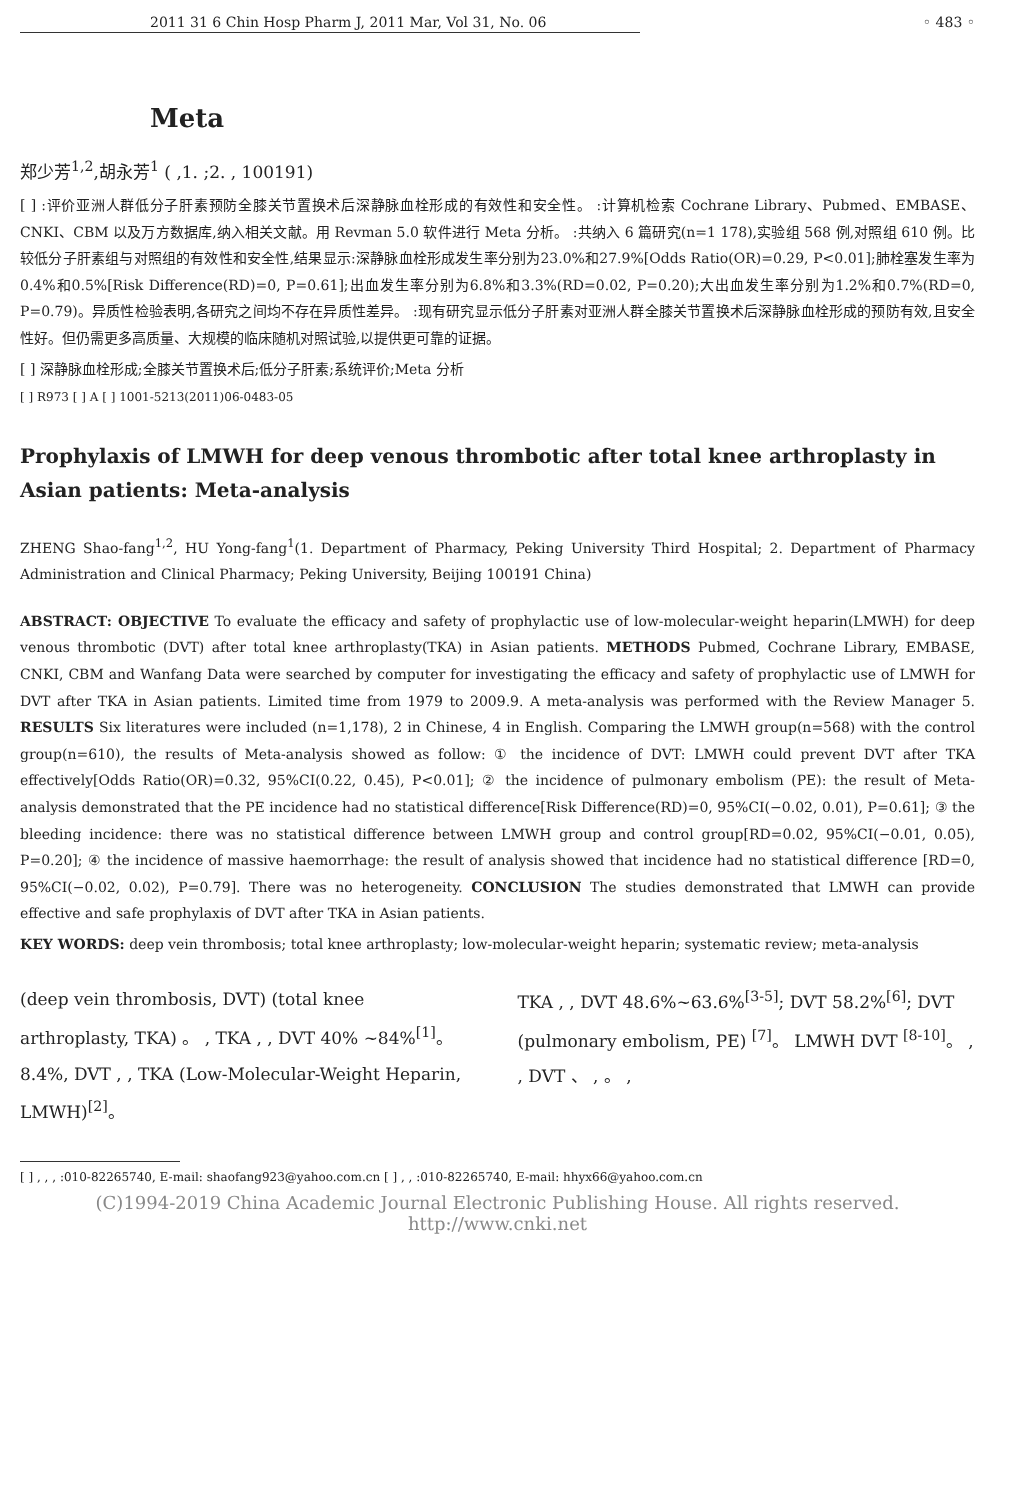2011 31 6 Chin Hosp Pharm J, 2011 Mar, Vol 31, No. 06 ◦ 483 ◦
Meta
郑少芳<sup>1,2</sup>,胡永芳<sup>1</sup> ( ,1. ;2. , 100191)
[ ] :评价亚洲人群低分子肝素预防全膝关节置换术后深静脉血栓形成的有效性和安全性。 :计算机检索 Cochrane Library、Pubmed、EMBASE、CNKI、CBM 以及万方数据库,纳入相关文献。用 Revman 5.0 软件进行 Meta 分析。 :共纳入 6 篇研究(n=1 178),实验组 568 例,对照组 610 例。比较低分子肝素组与对照组的有效性和安全性,结果显示:深静脉血栓形成发生率分别为23.0%和27.9%[Odds Ratio(OR)=0.29, P<0.01];肺栓塞发生率为0.4%和0.5%[Risk Difference(RD)=0, P=0.61];出血发生率分别为6.8%和3.3%(RD=0.02, P=0.20);大出血发生率分别为1.2%和0.7%(RD=0, P=0.79)。异质性检验表明,各研究之间均不存在异质性差异。 :现有研究显示低分子肝素对亚洲人群全膝关节置换术后深静脉血栓形成的预防有效,且安全性好。但仍需更多高质量、大规模的临床随机对照试验,以提供更可靠的证据。
[ ] 深静脉血栓形成;全膝关节置换术后;低分子肝素;系统评价;Meta 分析
[ ] R973 [ ] A [ ] 1001-5213(2011)06-0483-05
Prophylaxis of LMWH for deep venous thrombotic after total knee arthroplasty in Asian patients: Meta-analysis
ZHENG Shao-fang<sup>1,2</sup>, HU Yong-fang<sup>1</sup>(1. Department of Pharmacy, Peking University Third Hospital; 2. Department of Pharmacy Administration and Clinical Pharmacy; Peking University, Beijing 100191 China)
ABSTRACT: OBJECTIVE To evaluate the efficacy and safety of prophylactic use of low-molecular-weight heparin(LMWH) for deep venous thrombotic (DVT) after total knee arthroplasty(TKA) in Asian patients. METHODS Pubmed, Cochrane Library, EMBASE, CNKI, CBM and Wanfang Data were searched by computer for investigating the efficacy and safety of prophylactic use of LMWH for DVT after TKA in Asian patients. Limited time from 1979 to 2009.9. A meta-analysis was performed with the Review Manager 5. RESULTS Six literatures were included (n=1,178), 2 in Chinese, 4 in English. Comparing the LMWH group(n=568) with the control group(n=610), the results of Meta-analysis showed as follow: ① the incidence of DVT: LMWH could prevent DVT after TKA effectively[Odds Ratio(OR)=0.32, 95%CI(0.22, 0.45), P<0.01]; ② the incidence of pulmonary embolism (PE): the result of Meta-analysis demonstrated that the PE incidence had no statistical difference[Risk Difference(RD)=0, 95%CI(−0.02, 0.01), P=0.61]; ③ the bleeding incidence: there was no statistical difference between LMWH group and control group[RD=0.02, 95%CI(−0.01, 0.05), P=0.20]; ④ the incidence of massive haemorrhage: the result of analysis showed that incidence had no statistical difference [RD=0, 95%CI(−0.02, 0.02), P=0.79]. There was no heterogeneity. CONCLUSION The studies demonstrated that LMWH can provide effective and safe prophylaxis of DVT after TKA in Asian patients.
KEY WORDS: deep vein thrombosis; total knee arthroplasty; low-molecular-weight heparin; systematic review; meta-analysis
(deep vein thrombosis, DVT) (total knee arthroplasty, TKA) 。 , TKA , , DVT 40% ~84%<sup>[1]</sup>。 8.4%, DVT , , TKA (Low-Molecular-Weight Heparin, LMWH)<sup>[2]</sup>。
TKA , , DVT 48.6%~63.6%<sup>[3-5]</sup>; DVT 58.2%<sup>[6]</sup>; DVT (pulmonary embolism, PE) <sup>[7]</sup>。 LMWH DVT <sup>[8-10]</sup>。 , , DVT 、 , 。 ,
[ ] , , , :010-82265740, E-mail: shaofang923@yahoo.com.cn [ ] , , :010-82265740, E-mail: hhyx66@yahoo.com.cn
(C)1994-2019 China Academic Journal Electronic Publishing House. All rights reserved. http://www.cnki.net